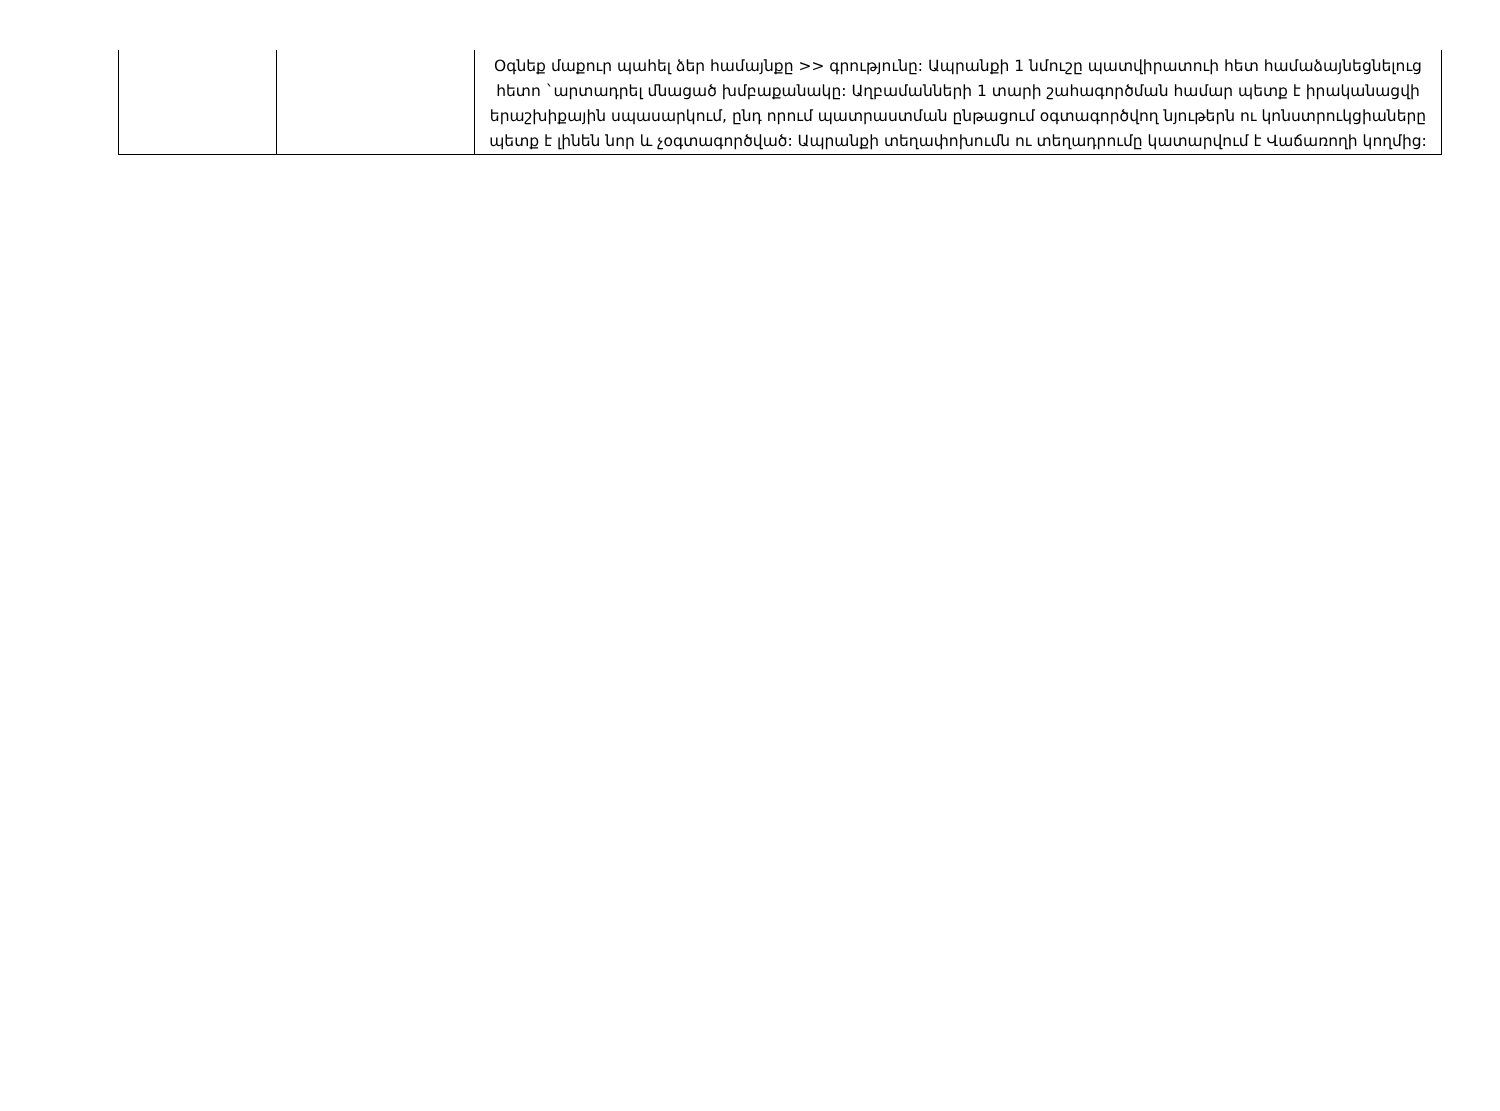| | | Օգնեք մաքուր պահել ձեր համայնքը >> գրությունը: Ապրանքի 1 նմուշը պատվիրատուի հետ համաձայնեցնելուց հետո `արտադրել մնացած խմբաքանակը: Աղբամանների 1 տարի շահագործման համար պետք է իրականացվի երաշխիքային սպասարկում, ընդ որում պատրաստման ընթացում օգտագործվող նյութերն ու կոնստրուկցիաները պետք է լինեն նոր և չօգտագործված: Ապրանքի տեղափոխումն ու տեղադրումը կատարվում է Վաճառողի կողմից: |